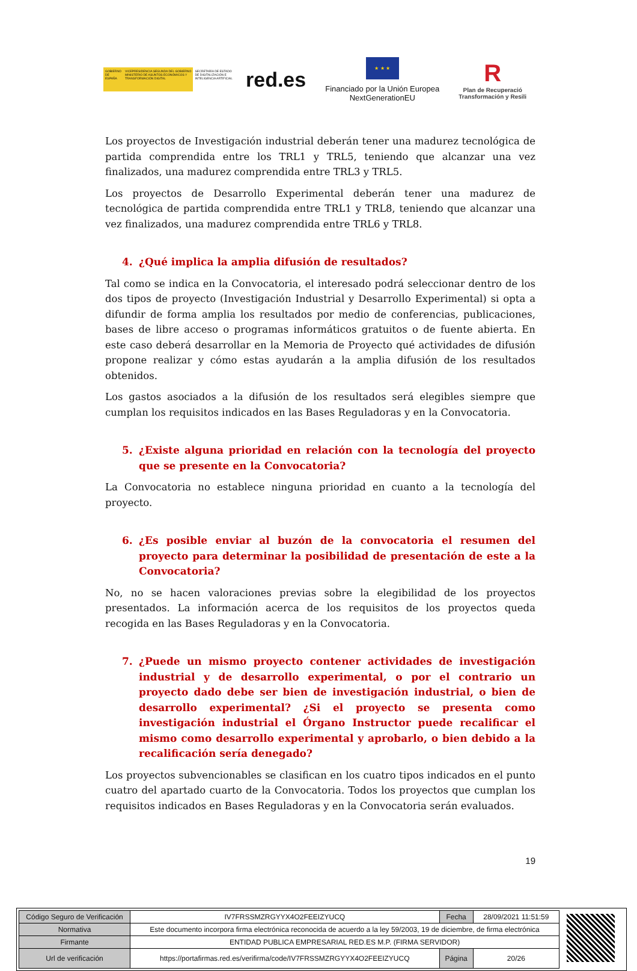GOBIERNO DE ESPAÑA VICEPRESIDENCIA SEGUNDA DEL GOBIERNO MINISTERIO DE ASUNTOS ECONÓMICOS Y TRANSFORMACIÓN DIGITAL
SECRETARÍA DE ESTADO DE DIGITALIZACIÓN E INTELIGENCIA ARTIFICIAL
red.es
★ ★ ★
Financiado por la Unión Europea
NextGenerationEU
R
Plan de Recuperació
Transformación y Resili
Los proyectos de Investigación industrial deberán tener una madurez tecnológica de partida comprendida entre los TRL1 y TRL5, teniendo que alcanzar una vez finalizados, una madurez comprendida entre TRL3 y TRL5.
Los proyectos de Desarrollo Experimental deberán tener una madurez de tecnológica de partida comprendida entre TRL1 y TRL8, teniendo que alcanzar una vez finalizados, una madurez comprendida entre TRL6 y TRL8.
4. ¿Qué implica la amplia difusión de resultados?
Tal como se indica en la Convocatoria, el interesado podrá seleccionar dentro de los dos tipos de proyecto (Investigación Industrial y Desarrollo Experimental) si opta a difundir de forma amplia los resultados por medio de conferencias, publicaciones, bases de libre acceso o programas informáticos gratuitos o de fuente abierta. En este caso deberá desarrollar en la Memoria de Proyecto qué actividades de difusión propone realizar y cómo estas ayudarán a la amplia difusión de los resultados obtenidos.
Los gastos asociados a la difusión de los resultados será elegibles siempre que cumplan los requisitos indicados en las Bases Reguladoras y en la Convocatoria.
5. ¿Existe alguna prioridad en relación con la tecnología del proyecto que se presente en la Convocatoria?
La Convocatoria no establece ninguna prioridad en cuanto a la tecnología del proyecto.
6. ¿Es posible enviar al buzón de la convocatoria el resumen del proyecto para determinar la posibilidad de presentación de este a la Convocatoria?
No, no se hacen valoraciones previas sobre la elegibilidad de los proyectos presentados. La información acerca de los requisitos de los proyectos queda recogida en las Bases Reguladoras y en la Convocatoria.
7. ¿Puede un mismo proyecto contener actividades de investigación industrial y de desarrollo experimental, o por el contrario un proyecto dado debe ser bien de investigación industrial, o bien de desarrollo experimental? ¿Si el proyecto se presenta como investigación industrial el Órgano Instructor puede recalificar el mismo como desarrollo experimental y aprobarlo, o bien debido a la recalificación sería denegado?
Los proyectos subvencionables se clasifican en los cuatro tipos indicados en el punto cuatro del apartado cuarto de la Convocatoria. Todos los proyectos que cumplan los requisitos indicados en Bases Reguladoras y en la Convocatoria serán evaluados.
19
| Código Seguro de Verificación | IV7FRSSMZRGYYX4O2FEEIZYUCQ | Fecha | 28/09/2021 11:51:59 |
| Normativa | Este documento incorpora firma electrónica reconocida de acuerdo a la ley 59/2003, 19 de diciembre, de firma electrónica | | |
| Firmante | ENTIDAD PUBLICA EMPRESARIAL RED.ES M.P. (FIRMA SERVIDOR) | | |
| Url de verificación | https://portafirmas.red.es/verifirma/code/IV7FRSSMZRGYYX4O2FEEIZYUCQ | Página | 20/26 |